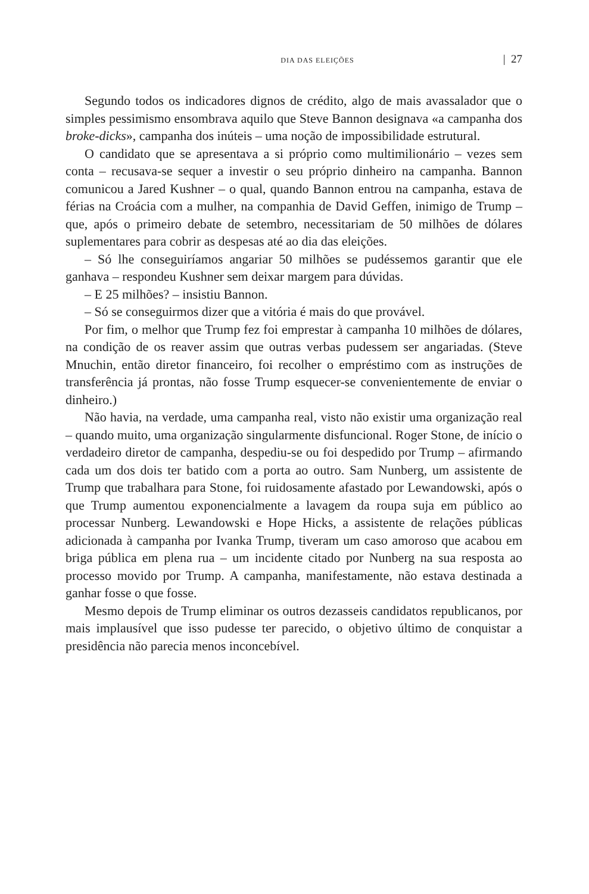DIA DAS ELEIÇÕES | 27
Segundo todos os indicadores dignos de crédito, algo de mais avassalador que o simples pessimismo ensombrava aquilo que Steve Bannon designava «a campanha dos broke-dicks», campanha dos inúteis – uma noção de impossibilidade estrutural.
O candidato que se apresentava a si próprio como multimilionário – vezes sem conta – recusava-se sequer a investir o seu próprio dinheiro na campanha. Bannon comunicou a Jared Kushner – o qual, quando Bannon entrou na campanha, estava de férias na Croácia com a mulher, na companhia de David Geffen, inimigo de Trump – que, após o primeiro debate de setembro, necessitariam de 50 milhões de dólares suplementares para cobrir as despesas até ao dia das eleições.
– Só lhe conseguiríamos angariar 50 milhões se pudéssemos garantir que ele ganhava – respondeu Kushner sem deixar margem para dúvidas.
– E 25 milhões? – insistiu Bannon.
– Só se conseguirmos dizer que a vitória é mais do que provável.
Por fim, o melhor que Trump fez foi emprestar à campanha 10 milhões de dólares, na condição de os reaver assim que outras verbas pudessem ser angariadas. (Steve Mnuchin, então diretor financeiro, foi recolher o empréstimo com as instruções de transferência já prontas, não fosse Trump esquecer-se convenientemente de enviar o dinheiro.)
Não havia, na verdade, uma campanha real, visto não existir uma organização real – quando muito, uma organização singularmente disfuncional. Roger Stone, de início o verdadeiro diretor de campanha, despediu-se ou foi despedido por Trump – afirmando cada um dos dois ter batido com a porta ao outro. Sam Nunberg, um assistente de Trump que trabalhara para Stone, foi ruidosamente afastado por Lewandowski, após o que Trump aumentou exponencialmente a lavagem da roupa suja em público ao processar Nunberg. Lewandowski e Hope Hicks, a assistente de relações públicas adicionada à campanha por Ivanka Trump, tiveram um caso amoroso que acabou em briga pública em plena rua – um incidente citado por Nunberg na sua resposta ao processo movido por Trump. A campanha, manifestamente, não estava destinada a ganhar fosse o que fosse.
Mesmo depois de Trump eliminar os outros dezasseis candidatos republicanos, por mais implausível que isso pudesse ter parecido, o objetivo último de conquistar a presidência não parecia menos inconcebível.